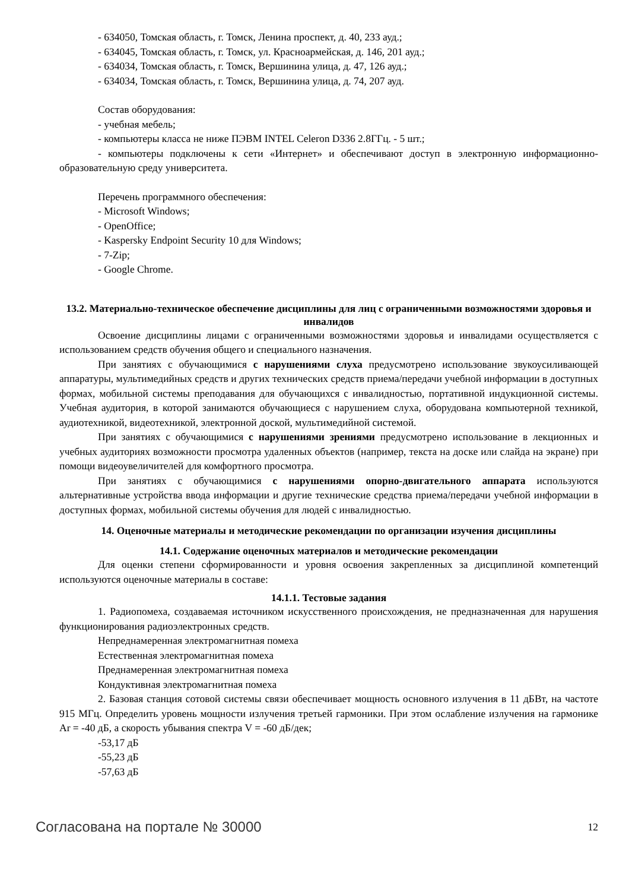- 634050, Томская область, г. Томск, Ленина проспект, д. 40, 233 ауд.;
- 634045, Томская область, г. Томск, ул. Красноармейская, д. 146, 201 ауд.;
- 634034, Томская область, г. Томск, Вершинина улица, д. 47, 126 ауд.;
- 634034, Томская область, г. Томск, Вершинина улица, д. 74, 207 ауд.
Состав оборудования:
- учебная мебель;
- компьютеры класса не ниже ПЭВМ INTEL Celeron D336 2.8ГГц. - 5 шт.;
- компьютеры подключены к сети «Интернет» и обеспечивают доступ в электронную информационно-образовательную среду университета.
Перечень программного обеспечения:
- Microsoft Windows;
- OpenOffice;
- Kaspersky Endpoint Security 10 для Windows;
- 7-Zip;
- Google Chrome.
13.2. Материально-техническое обеспечение дисциплины для лиц с ограниченными возможностями здоровья и инвалидов
Освоение дисциплины лицами с ограниченными возможностями здоровья и инвалидами осуществляется с использованием средств обучения общего и специального назначения.
При занятиях с обучающимися с нарушениями слуха предусмотрено использование звукоусиливающей аппаратуры, мультимедийных средств и других технических средств приема/передачи учебной информации в доступных формах, мобильной системы преподавания для обучающихся с инвалидностью, портативной индукционной системы. Учебная аудитория, в которой занимаются обучающиеся с нарушением слуха, оборудована компьютерной техникой, аудиотехникой, видеотехникой, электронной доской, мультимедийной системой.
При занятиях с обучающимися с нарушениями зрениями предусмотрено использование в лекционных и учебных аудиториях возможности просмотра удаленных объектов (например, текста на доске или слайда на экране) при помощи видеоувеличителей для комфортного просмотра.
При занятиях с обучающимися с нарушениями опорно-двигательного аппарата используются альтернативные устройства ввода информации и другие технические средства приема/передачи учебной информации в доступных формах, мобильной системы обучения для людей с инвалидностью.
14. Оценочные материалы и методические рекомендации по организации изучения дисциплины
14.1. Содержание оценочных материалов и методические рекомендации
Для оценки степени сформированности и уровня освоения закрепленных за дисциплиной компетенций используются оценочные материалы в составе:
14.1.1. Тестовые задания
1. Радиопомеха, создаваемая источником искусственного происхождения, не предназначенная для нарушения функционирования радиоэлектронных средств.
Непреднамеренная электромагнитная помеха
Естественная электромагнитная помеха
Преднамеренная электромагнитная помеха
Кондуктивная электромагнитная помеха
2. Базовая станция сотовой системы связи обеспечивает мощность основного излучения в 11 дБВт, на частоте 915 МГц. Определить уровень мощности излучения третьей гармоники. При этом ослабление излучения на гармонике Ar = -40 дБ, а скорость убывания спектра V = -60 дБ/дек;
-53,17 дБ
-55,23 дБ
-57,63 дБ
Согласована на портале № 30000 12